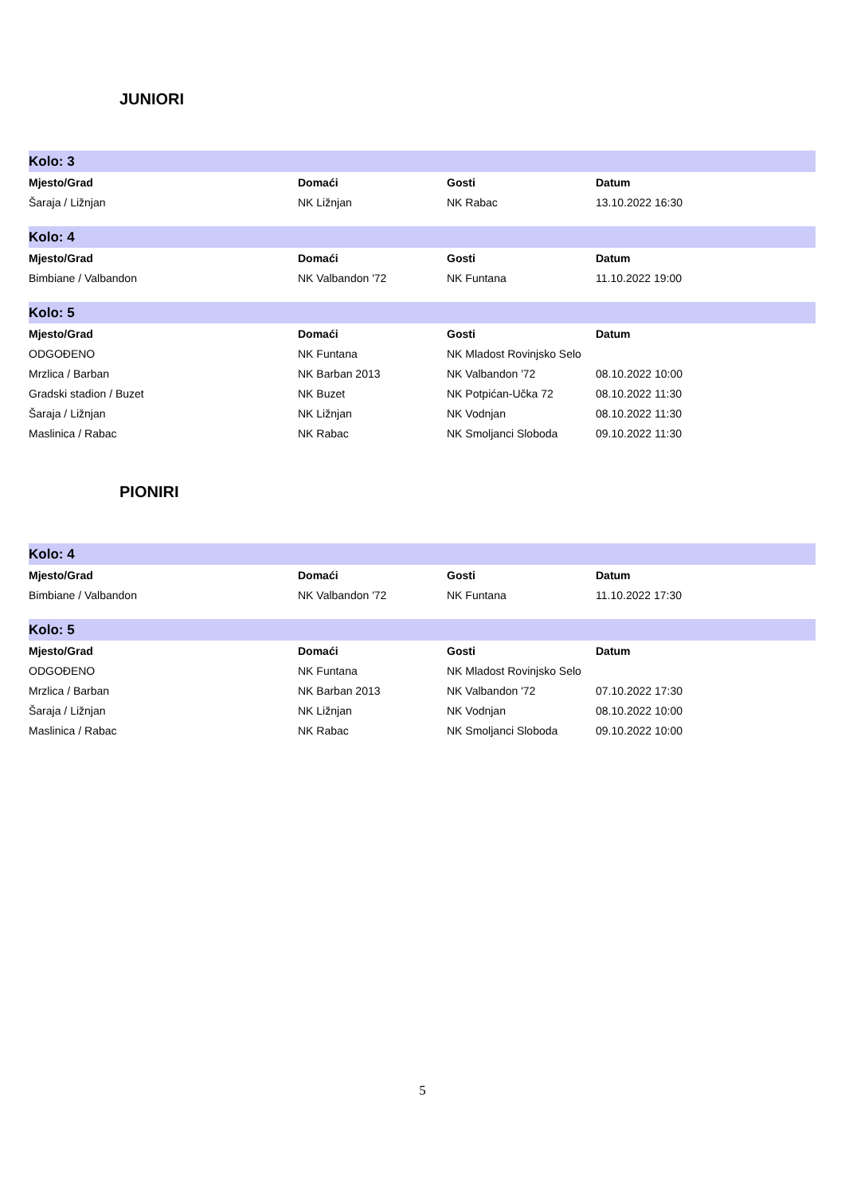JUNIORI
| Kolo: 3 | | | |
| Mjesto/Grad | Domaći | Gosti | Datum |
| Šaraja / Ližnjan | NK Ližnjan | NK Rabac | 13.10.2022 16:30 |
| Kolo: 4 | | | |
| Mjesto/Grad | Domaći | Gosti | Datum |
| Bimbiane / Valbandon | NK Valbandon '72 | NK Funtana | 11.10.2022 19:00 |
| Kolo: 5 | | | |
| Mjesto/Grad | Domaći | Gosti | Datum |
| ODGOĐENO | NK Funtana | NK Mladost Rovinjsko Selo | |
| Mrzlica / Barban | NK Barban 2013 | NK Valbandon '72 | 08.10.2022 10:00 |
| Gradski stadion / Buzet | NK Buzet | NK Potpićan-Učka 72 | 08.10.2022 11:30 |
| Šaraja / Ližnjan | NK Ližnjan | NK Vodnjan | 08.10.2022 11:30 |
| Maslinica / Rabac | NK Rabac | NK Smoljanci Sloboda | 09.10.2022 11:30 |
PIONIRI
| Kolo: 4 | | | |
| Mjesto/Grad | Domaći | Gosti | Datum |
| Bimbiane / Valbandon | NK Valbandon '72 | NK Funtana | 11.10.2022 17:30 |
| Kolo: 5 | | | |
| Mjesto/Grad | Domaći | Gosti | Datum |
| ODGOĐENO | NK Funtana | NK Mladost Rovinjsko Selo | |
| Mrzlica / Barban | NK Barban 2013 | NK Valbandon '72 | 07.10.2022 17:30 |
| Šaraja / Ližnjan | NK Ližnjan | NK Vodnjan | 08.10.2022 10:00 |
| Maslinica / Rabac | NK Rabac | NK Smoljanci Sloboda | 09.10.2022 10:00 |
5